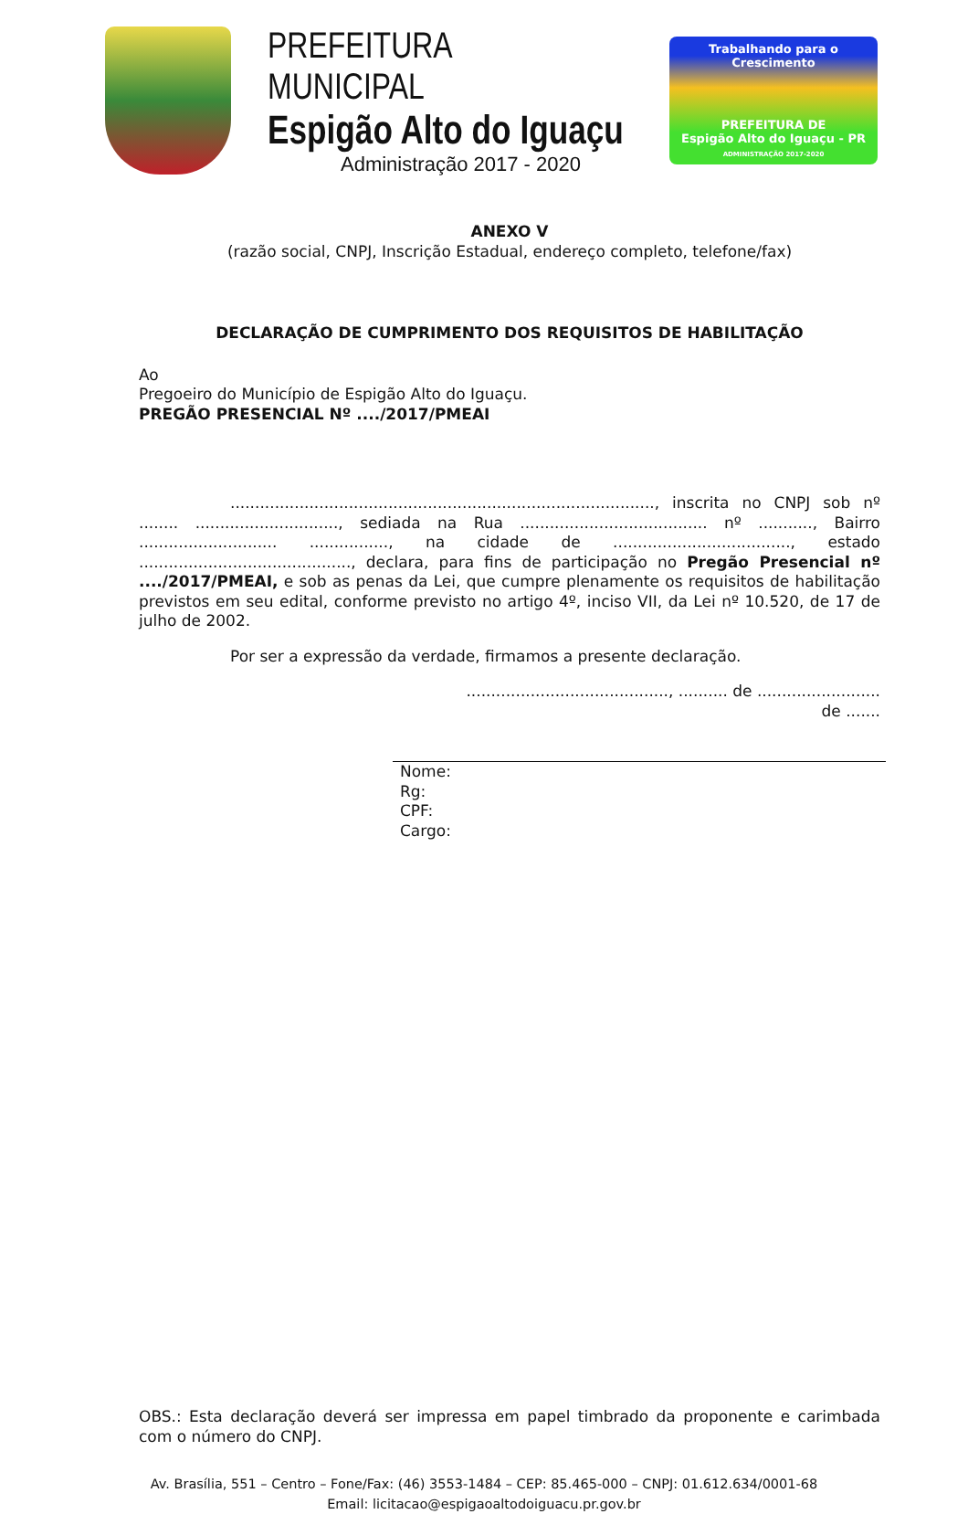PREFEITURA MUNICIPAL
Espigão Alto do Iguaçu
Administração 2017 - 2020
Trabalhando para o Crescimento
PREFEITURA DE
Espigão Alto do Iguaçu - PR
ADMINISTRAÇÃO 2017-2020
ANEXO V
(razão social, CNPJ, Inscrição Estadual, endereço completo, telefone/fax)
DECLARAÇÃO DE CUMPRIMENTO DOS REQUISITOS DE HABILITAÇÃO
Ao
Pregoeiro do Município de Espigão Alto do Iguaçu.
PREGÃO PRESENCIAL Nº ..../2017/PMEAI
......................................................................................, inscrita no CNPJ sob nº ........ ............................., sediada na Rua ...................................... nº ..........., Bairro ............................ ................, na cidade de ...................................., estado ..........................................., declara, para fins de participação no Pregão Presencial nº ..../2017/PMEAI, e sob as penas da Lei, que cumpre plenamente os requisitos de habilitação previstos em seu edital, conforme previsto no artigo 4º, inciso VII, da Lei nº 10.520, de 17 de julho de 2002.
Por ser a expressão da verdade, firmamos a presente declaração.
........................................., .......... de ......................... de .......
Nome:
Rg:
CPF:
Cargo:
OBS.: Esta declaração deverá ser impressa em papel timbrado da proponente e carimbada com o número do CNPJ.
Av. Brasília, 551 – Centro – Fone/Fax: (46) 3553-1484 – CEP: 85.465-000 – CNPJ: 01.612.634/0001-68
Email: licitacao@espigaoaltodoiguacu.pr.gov.br